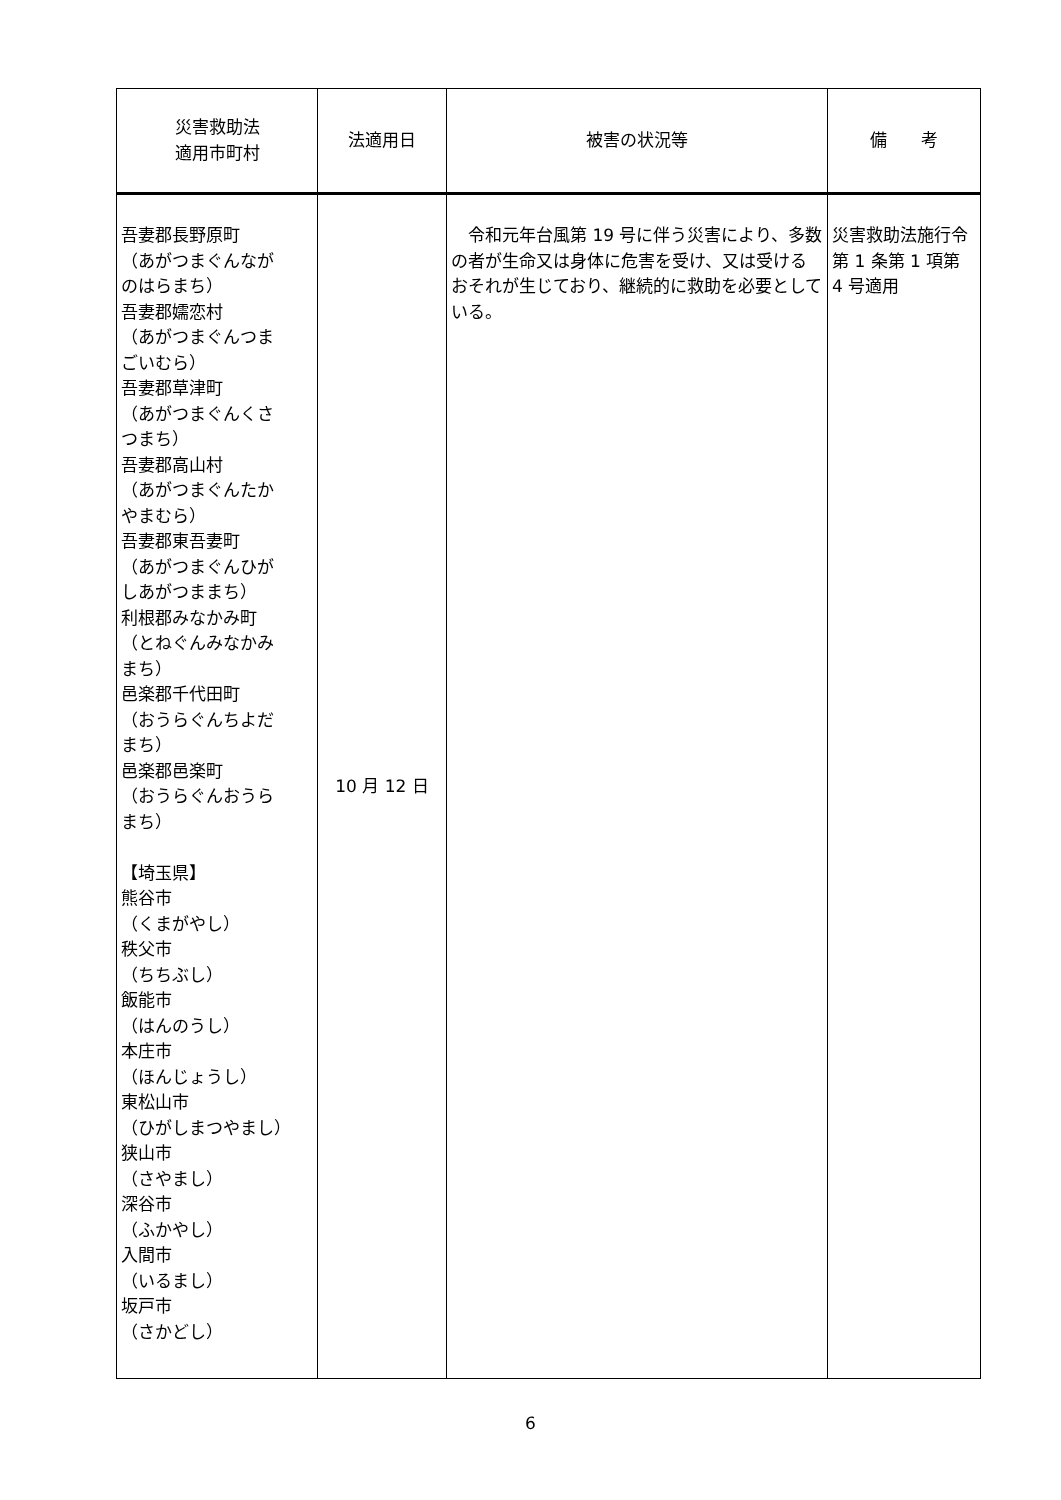| 災害救助法 適用市町村 | 法適用日 | 被害の状況等 | 備 考 |
| --- | --- | --- | --- |
| 吾妻郡長野原町 （あがつまぐんなが のはらまち） 吾妻郡嬬恋村 （あがつまぐんつま ごいむら） 吾妻郡草津町 （あがつまぐんくさ つまち） 吾妻郡高山村 （あがつまぐんたか やまむら） 吾妻郡東吾妻町 （あがつまぐんひが しあがつままち） 利根郡みなかみ町 （とねぐんみなかみ まち） 邑楽郡千代田町 （おうらぐんちよだ まち） 邑楽郡邑楽町 （おうらぐんおうら まち） 【埼玉県】 熊谷市 （くまがやし） 秩父市 （ちちぶし） 飯能市 （はんのうし） 本庄市 （ほんじょうし） 東松山市 （ひがしまつやまし） 狭山市 （さやまし） 深谷市 （ふかやし） 入間市 （いるまし） 坂戸市 （さかどし） | 10 月 12 日 | 令和元年台風第 19 号に伴う災害により、多数の者が生命又は身体に危害を受け、又は受けるおそれが生じており、継続的に救助を必要としている。 | 災害救助法施行令第 1 条第 1 項第 4 号適用 |
6